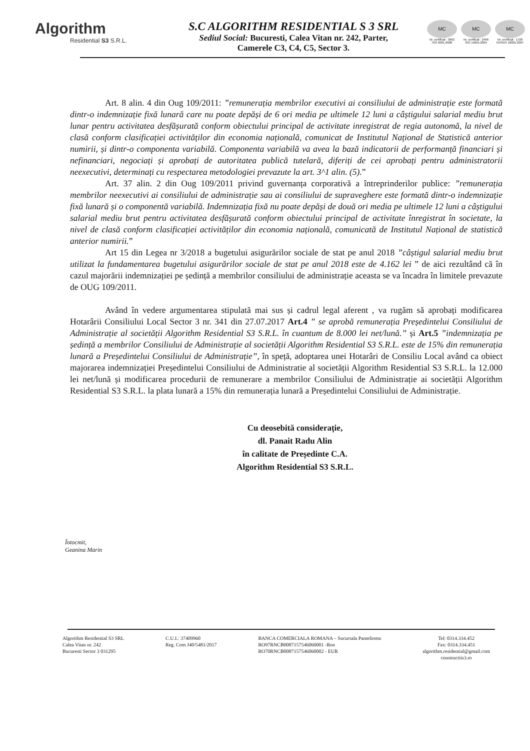Algorithm
Residential S3 S.R.L.
S.C ALGORITHM RESIDENTIAL S 3 SRL
Sediul Social: Bucuresti, Calea Vitan nr. 242, Parter,
Camerele C3, C4, C5, Sector 3.
MC
Nr. certificat : 3992 ISO 9001:2008
MC
Nr. certificat : 2496 ISO 14001:2004
MC
Nr. certificat : 1728 OHSAS 18001:2007
Art. 8 alin. 4 din Oug 109/2011: ”remunerația membrilor executivi ai consiliului de administrație este formată dintr-o indemnizație fixă lunară care nu poate depăși de 6 ori media pe ultimele 12 luni a câștigului salarial mediu brut lunar pentru activitatea desfășurată conform obiectului principal de activitate inregistrat de regia autonomă, la nivel de clasă conform clasificației activităților din economia națională, comunicat de Institutul Național de Statistică anterior numirii, și dintr-o componenta variabilă. Componenta variabilă va avea la bază indicatorii de performanță financiari și nefinanciari, negociați și aprobați de autoritatea publică tutelară, diferiți de cei aprobați pentru administratorii neexecutivi, determinați cu respectarea metodologiei prevazute la art. 3^1 alin. (5).”
Art. 37 alin. 2 din Oug 109/2011 privind guvernanța corporativă a întreprinderilor publice: ”remunerația membrilor neexecutivi ai consiliului de administrație sau ai consiliului de supraveghere este formată dintr-o indemnizație fixă lunară și o componentă variabilă. Indemnizația fixă nu poate depăși de două ori media pe ultimele 12 luni a câștigului salarial mediu brut pentru activitatea desfășurată conform obiectului principal de activitate înregistrat în societate, la nivel de clasă conform clasificației activităților din economia națională, comunicată de Institutul Național de statistică anterior numirii.”
Art 15 din Legea nr 3/2018 a bugetului asigurărilor sociale de stat pe anul 2018 ”câștigul salarial mediu brut utilizat la fundamentarea bugetului asigurărilor sociale de stat pe anul 2018 este de 4.162 lei ” de aici rezultând că în cazul majorării indemnizației pe ședință a membrilor consiliului de administrație aceasta se va încadra în limitele prevazute de OUG 109/2011.
Având în vedere argumentarea stipulată mai sus și cadrul legal aferent , va rugăm să aprobați modificarea Hotarârii Consiliului Local Sector 3 nr. 341 din 27.07.2017 Art.4 ” se aprobă remunerația Președintelui Consiliului de Administrație al societății Algorithm Residential S3 S.R.L. în cuantum de 8.000 lei net/lună.” și Art.5 ”indemnizația pe ședință a membrilor Consiliului de Administrație al societății Algorithm Residential S3 S.R.L. este de 15% din remunerația lunară a Președintelui Consiliului de Administrație”, în speță, adoptarea unei Hotarâri de Consiliu Local având ca obiect majorarea indemnizației Președintelui Consiliului de Administratie al societății Algorithm Residential S3 S.R.L. la 12.000 lei net/lună și modificarea procedurii de remunerare a membrilor Consiliului de Administrație ai societății Algorithm Residential S3 S.R.L. la plata lunară a 15% din remunerația lunară a Președintelui Consiliului de Administrație.
Cu deosebită considerație,
dl. Panait Radu Alin
în calitate de Președinte C.A.
Algorithm Residential S3 S.R.L.
Întocmit,
Geanina Marin
Algorithm Residential S3 SRL
Calea Vitan nr. 242
Bucuresti Sector 3 031295
C.U.I.: 37409960
Reg. Com J40/5481/2017
BANCA COMERCIALA ROMANA – Sucursala Panteliomn
RO97RNCB0087157546060001 -Ron
RO70RNCB0087157546060002 - EUR
Tel: 0314.334.452
Fax: 0314.334.451
algorithm.residential@gmail.com
constructiis3.ro